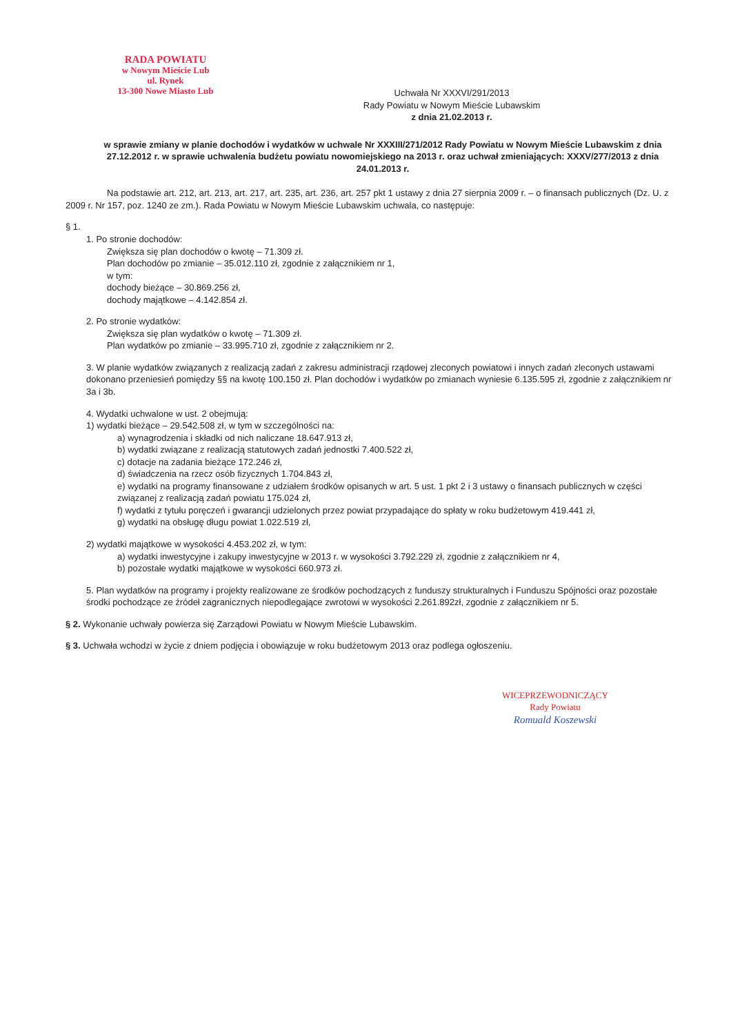RADA POWIATU
w Nowym Mieście Lub
ul. Rynek
13-300 Nowe Miasto Lub
Uchwała Nr XXXVI/291/2013
Rady Powiatu w Nowym Mieście Lubawskim
z dnia 21.02.2013 r.
w sprawie zmiany w planie dochodów i wydatków w uchwale Nr XXXIII/271/2012 Rady Powiatu w Nowym Mieście Lubawskim z dnia 27.12.2012 r. w sprawie uchwalenia budżetu powiatu nowomiejskiego na 2013 r. oraz uchwał zmieniających: XXXV/277/2013 z dnia 24.01.2013 r.
Na podstawie art. 212, art. 213, art. 217, art. 235, art. 236, art. 257 pkt 1 ustawy z dnia 27 sierpnia 2009 r. – o finansach publicznych (Dz. U. z 2009 r. Nr 157, poz. 1240 ze zm.). Rada Powiatu w Nowym Mieście Lubawskim uchwala, co następuje:
§ 1.
1. Po stronie dochodów:
Zwiększa się plan dochodów o kwotę – 71.309 zł.
Plan dochodów po zmianie – 35.012.110 zł, zgodnie z załącznikiem nr 1,
w tym:
dochody bieżące – 30.869.256 zł,
dochody majątkowe – 4.142.854 zł.
2. Po stronie wydatków:
Zwiększa się plan wydatków o kwotę – 71.309 zł.
Plan wydatków po zmianie – 33.995.710 zł, zgodnie z załącznikiem nr 2.
3. W planie wydatków związanych z realizacją zadań z zakresu administracji rządowej zleconych powiatowi i innych zadań zleconych ustawami dokonano przeniesień pomiędzy §§ na kwotę 100.150 zł. Plan dochodów i wydatków po zmianach wyniesie 6.135.595 zł, zgodnie z załącznikiem nr 3a i 3b.
4. Wydatki uchwalone w ust. 2 obejmują:
1) wydatki bieżące – 29.542.508 zł, w tym w szczególności na:
a) wynagrodzenia i składki od nich naliczane 18.647.913 zł,
b) wydatki związane z realizacją statutowych zadań jednostki 7.400.522 zł,
c) dotacje na zadania bieżące 172.246 zł,
d) świadczenia na rzecz osób fizycznych 1.704.843 zł,
e) wydatki na programy finansowane z udziałem środków opisanych w art. 5 ust. 1 pkt 2 i 3 ustawy o finansach publicznych w części związanej z realizacją zadań powiatu 175.024 zł,
f) wydatki z tytułu poręczeń i gwarancji udzielonych przez powiat przypadające do spłaty w roku budżetowym 419.441 zł,
g) wydatki na obsługę długu powiat 1.022.519 zł,
2) wydatki majątkowe w wysokości 4.453.202 zł, w tym:
a) wydatki inwestycyjne i zakupy inwestycyjne w 2013 r. w wysokości 3.792.229 zł, zgodnie z załącznikiem nr 4,
b) pozostałe wydatki majątkowe w wysokości 660.973 zł.
5. Plan wydatków na programy i projekty realizowane ze środków pochodzących z funduszy strukturalnych i Funduszu Spójności oraz pozostałe środki pochodzące ze źródeł zagranicznych niepodlegające zwrotowi w wysokości 2.261.892zł, zgodnie z załącznikiem nr 5.
§ 2. Wykonanie uchwały powierza się Zarządowi Powiatu w Nowym Mieście Lubawskim.
§ 3. Uchwała wchodzi w życie z dniem podjęcia i obowiązuje w roku budżetowym 2013 oraz podlega ogłoszeniu.
WICEPRZEWODNICZĄCY
Rady Powiatu
Romuald Koszewski